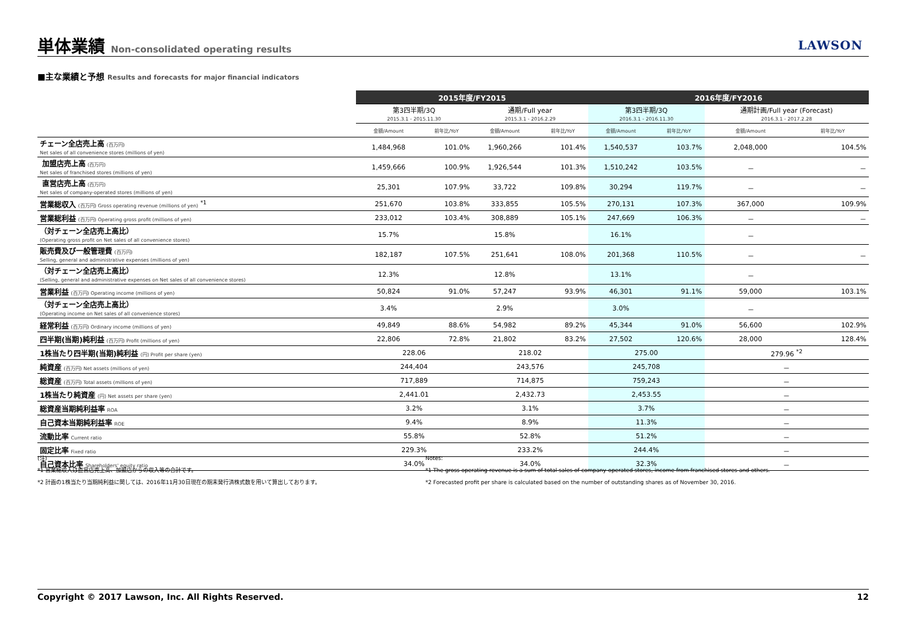単体業績 Non-consolidated operating results
LAWSON
■主な業績と予想 Results and forecasts for major financial indicators
| | 2015年度/FY2015 | | | | 2016年度/FY2016 | | | |
| --- | --- | --- | --- | --- | --- | --- | --- | --- |
| | 第3四半期/3Q 2015.3.1 - 2015.11.30 | | 通期/Full year 2015.3.1 - 2016.2.29 | | 第3四半期/3Q 2016.3.1 - 2016.11.30 | | 通期計画/Full year (Forecast) 2016.3.1 - 2017.2.28 | |
| | 金額/Amount | 前年比/YoY | 金額/Amount | 前年比/YoY | 金額/Amount | 前年比/YoY | 金額/Amount | 前年比/YoY |
| チェーン全店売上高 (百万円) Net sales of all convenience stores (millions of yen) | 1,484,968 | 101.0% | 1,960,266 | 101.4% | 1,540,537 | 103.7% | 2,048,000 | 104.5% |
| 加盟店売上高 (百万円) Net sales of franchised stores (millions of yen) | 1,459,666 | 100.9% | 1,926,544 | 101.3% | 1,510,242 | 103.5% | － | － |
| 直営店売上高 (百万円) Net sales of company-operated stores (millions of yen) | 25,301 | 107.9% | 33,722 | 109.8% | 30,294 | 119.7% | － | － |
| 営業総収入 (百万円) Gross operating revenue (millions of yen) <sup>*1</sup> | 251,670 | 103.8% | 333,855 | 105.5% | 270,131 | 107.3% | 367,000 | 109.9% |
| 営業総利益 (百万円) Operating gross profit (millions of yen) | 233,012 | 103.4% | 308,889 | 105.1% | 247,669 | 106.3% | － | － |
| （対チェーン全店売上高比） (Operating gross profit on Net sales of all convenience stores) | 15.7% | | 15.8% | | 16.1% | | － | |
| 販売費及び一般管理費 (百万円) Selling, general and administrative expenses (millions of yen) | 182,187 | 107.5% | 251,641 | 108.0% | 201,368 | 110.5% | － | － |
| （対チェーン全店売上高比） (Selling, general and administrative expenses on Net sales of all convenience stores) | 12.3% | | 12.8% | | 13.1% | | － | |
| 営業利益 (百万円) Operating income (millions of yen) | 50,824 | 91.0% | 57,247 | 93.9% | 46,301 | 91.1% | 59,000 | 103.1% |
| （対チェーン全店売上高比） (Operating income on Net sales of all convenience stores) | 3.4% | | 2.9% | | 3.0% | | － | |
| 経常利益 (百万円) Ordinary income (millions of yen) | 49,849 | 88.6% | 54,982 | 89.2% | 45,344 | 91.0% | 56,600 | 102.9% |
| 四半期(当期)純利益 (百万円) Profit (millions of yen) | 22,806 | 72.8% | 21,802 | 83.2% | 27,502 | 120.6% | 28,000 | 128.4% |
| 1株当たり四半期(当期)純利益 (円) Profit per share (yen) | 228.06 | | 218.02 | | 275.00 | | 279.96 <sup>*2</sup> | |
| 純資産 (百万円) Net assets (millions of yen) | 244,404 | | 243,576 | | 245,708 | | － | |
| 総資産 (百万円) Total assets (millions of yen) | 717,889 | | 714,875 | | 759,243 | | － | |
| 1株当たり純資産 (円) Net assets per share (yen) | 2,441.01 | | 2,432.73 | | 2,453.55 | | － | |
| 総資産当期純利益率 ROA | 3.2% | | 3.1% | | 3.7% | | － | |
| 自己資本当期純利益率 ROE | 9.4% | | 8.9% | | 11.3% | | － | |
| 流動比率 Current ratio | 55.8% | | 52.8% | | 51.2% | | － | |
| 固定比率 Fixed ratio | 229.3% | | 233.2% | | 244.4% | | － | |
| 自己資本比率 Shareholders' equity ratio | 34.0% | | 34.0% | | 32.3% | | － | |
(注)
*1 営業総収入は直営店売上高、加盟店からの収入等の合計です。
*2 計画の1株当たり当期純利益に関しては、2016年11月30日現在の期末発行済株式数を用いて算出しております。
Notes:
*1 The gross operating revenue is a sum of total sales of company-operated stores, income from franchised stores and others.
*2 Forecasted profit per share is calculated based on the number of outstanding shares as of November 30, 2016.
Copyright © 2017 Lawson, Inc. All Rights Reserved. 12